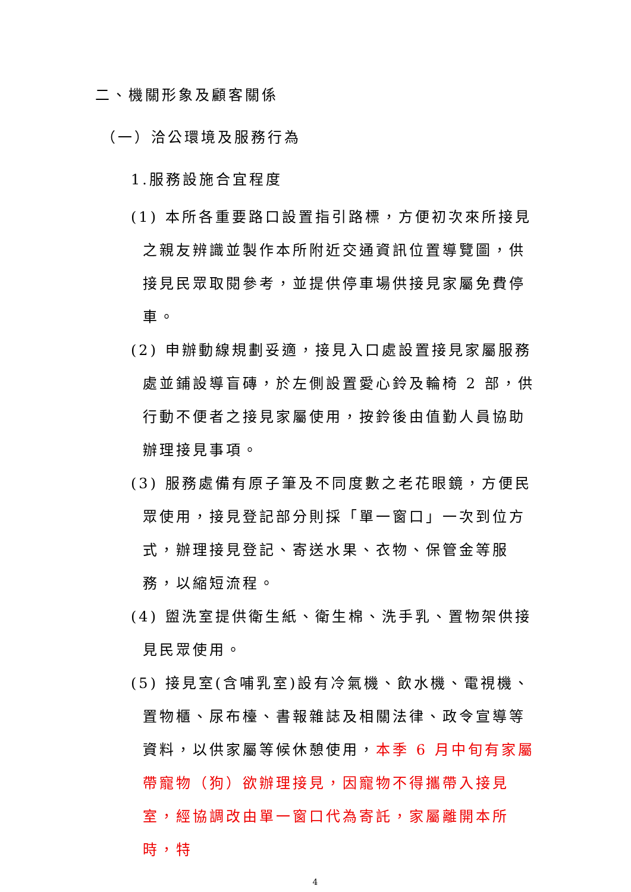二、機關形象及顧客關係
（一）洽公環境及服務行為
1.服務設施合宜程度
(1) 本所各重要路口設置指引路標，方便初次來所接見之親友辨識並製作本所附近交通資訊位置導覽圖，供接見民眾取閱參考，並提供停車場供接見家屬免費停車。
(2) 申辦動線規劃妥適，接見入口處設置接見家屬服務處並鋪設導盲磚，於左側設置愛心鈴及輪椅 2 部，供行動不便者之接見家屬使用，按鈴後由值勤人員協助辦理接見事項。
(3) 服務處備有原子筆及不同度數之老花眼鏡，方便民眾使用，接見登記部分則採「單一窗口」一次到位方式，辦理接見登記、寄送水果、衣物、保管金等服務，以縮短流程。
(4) 盥洗室提供衛生紙、衛生棉、洗手乳、置物架供接見民眾使用。
(5) 接見室(含哺乳室)設有冷氣機、飲水機、電視機、置物櫃、尿布檯、書報雜誌及相關法律、政令宣導等資料，以供家屬等候休憩使用，本季 6 月中旬有家屬帶寵物（狗）欲辦理接見，因寵物不得攜帶入接見室，經協調改由單一窗口代為寄託，家屬離開本所時，特
4